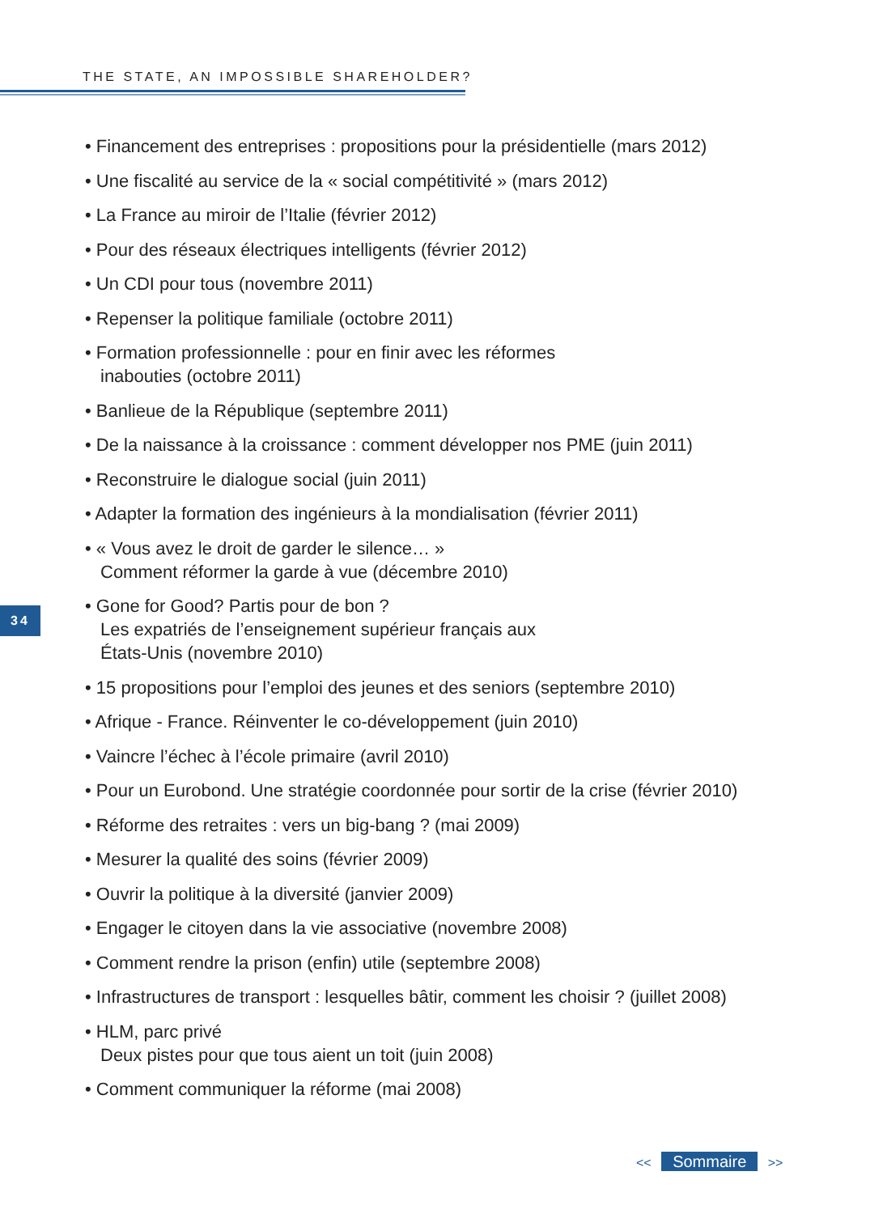THE STATE, AN IMPOSSIBLE SHAREHOLDER?
• Financement des entreprises : propositions pour la présidentielle (mars 2012)
• Une fiscalité au service de la « social compétitivité » (mars 2012)
• La France au miroir de l’Italie (février 2012)
• Pour des réseaux électriques intelligents (février 2012)
• Un CDI pour tous (novembre 2011)
• Repenser la politique familiale (octobre 2011)
• Formation professionnelle : pour en finir avec les réformes
inabouties (octobre 2011)
• Banlieue de la République (septembre 2011)
• De la naissance à la croissance : comment développer nos PME (juin 2011)
• Reconstruire le dialogue social (juin 2011)
• Adapter la formation des ingénieurs à la mondialisation (février 2011)
• « Vous avez le droit de garder le silence… »
Comment réformer la garde à vue (décembre 2010)
• Gone for Good? Partis pour de bon ?
Les expatriés de l’enseignement supérieur français aux
États-Unis (novembre 2010)
• 15 propositions pour l’emploi des jeunes et des seniors (septembre 2010)
• Afrique - France. Réinventer le co-développement (juin 2010)
• Vaincre l’échec à l’école primaire (avril 2010)
• Pour un Eurobond. Une stratégie coordonnée pour sortir de la crise (février 2010)
• Réforme des retraites : vers un big-bang ? (mai 2009)
• Mesurer la qualité des soins (février 2009)
• Ouvrir la politique à la diversité (janvier 2009)
• Engager le citoyen dans la vie associative (novembre 2008)
• Comment rendre la prison (enfin) utile (septembre 2008)
• Infrastructures de transport : lesquelles bâtir, comment les choisir ? (juillet 2008)
• HLM, parc privé
Deux pistes pour que tous aient un toit (juin 2008)
• Comment communiquer la réforme (mai 2008)
34
<< Sommaire >>